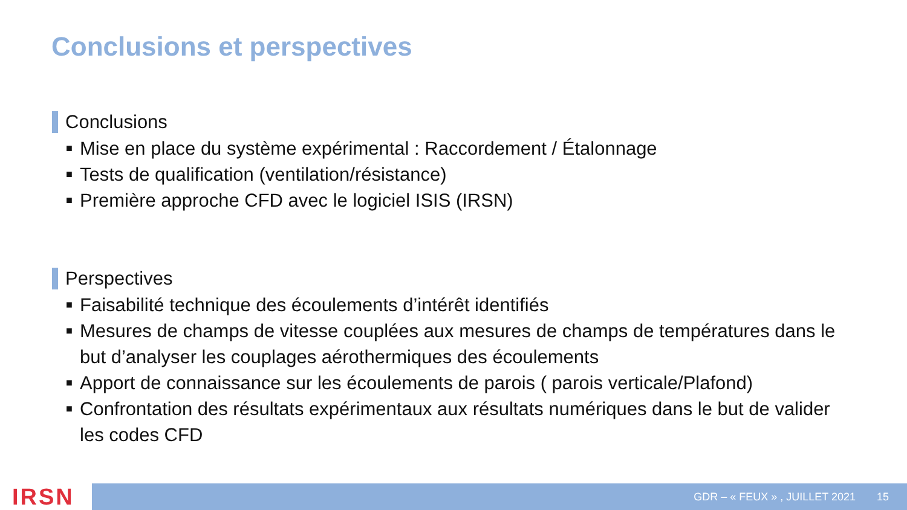Conclusions et perspectives
Conclusions
■ Mise en place du système expérimental : Raccordement / Étalonnage
■ Tests de qualification (ventilation/résistance)
■ Première approche CFD avec le logiciel ISIS (IRSN)
Perspectives
■ Faisabilité technique des écoulements d’intérêt identifiés
■ Mesures de champs de vitesse couplées aux mesures de champs de températures dans le but d’analyser les couplages aérothermiques des écoulements
■ Apport de connaissance sur les écoulements de parois ( parois verticale/Plafond)
■ Confrontation des résultats expérimentaux aux résultats numériques dans le but de valider les codes CFD
IRSN GDR – « FEUX » , JUILLET 2021 15